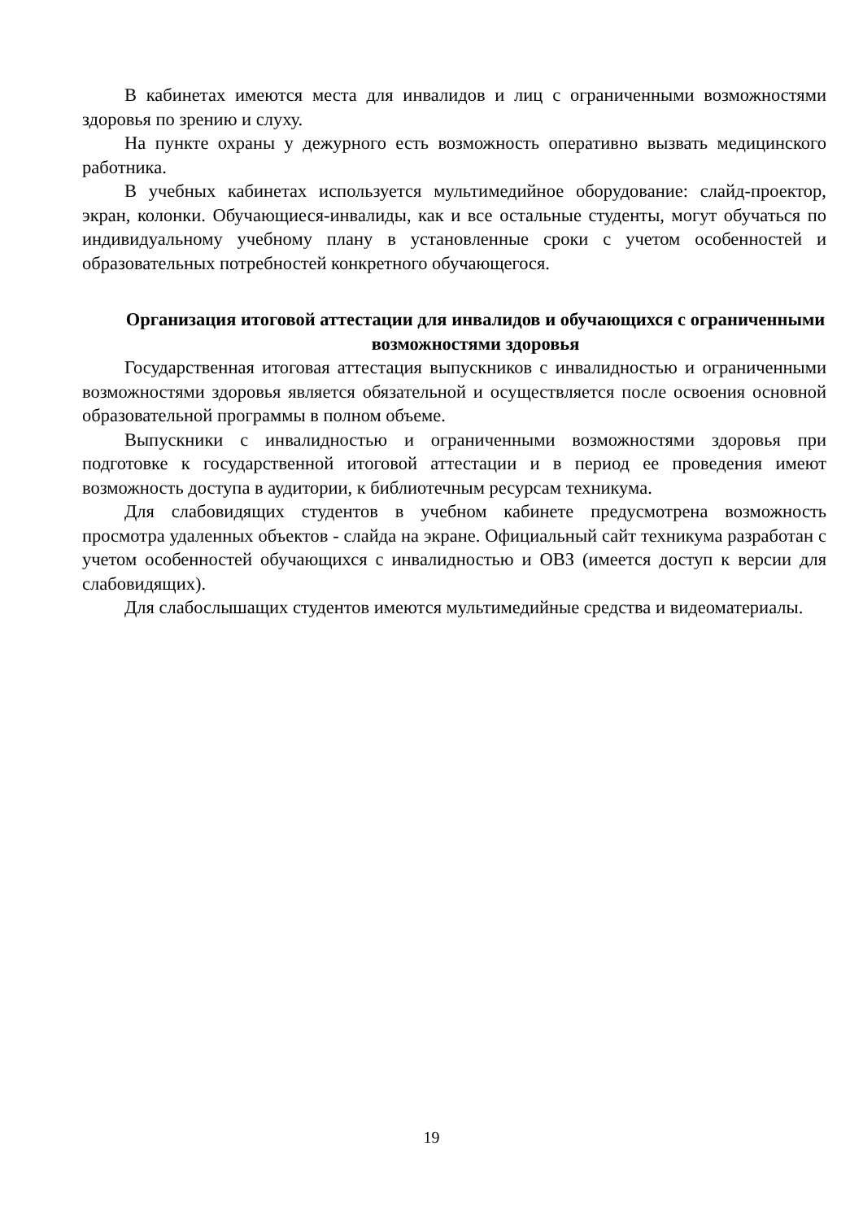В кабинетах имеются места для инвалидов и лиц с ограниченными возможностями здоровья по зрению и слуху.
На пункте охраны у дежурного есть возможность оперативно вызвать медицинского работника.
В учебных кабинетах используется мультимедийное оборудование: слайд-проектор, экран, колонки. Обучающиеся-инвалиды, как и все остальные студенты, могут обучаться по индивидуальному учебному плану в установленные сроки с учетом особенностей и образовательных потребностей конкретного обучающегося.
Организация итоговой аттестации для инвалидов и обучающихся с ограниченными возможностями здоровья
Государственная итоговая аттестация выпускников с инвалидностью и ограниченными возможностями здоровья является обязательной и осуществляется после освоения основной образовательной программы в полном объеме.
Выпускники с инвалидностью и ограниченными возможностями здоровья при подготовке к государственной итоговой аттестации и в период ее проведения имеют возможность доступа в аудитории, к библиотечным ресурсам техникума.
Для слабовидящих студентов в учебном кабинете предусмотрена возможность просмотра удаленных объектов - слайда на экране. Официальный сайт техникума разработан с учетом особенностей обучающихся с инвалидностью и ОВЗ (имеется доступ к версии для слабовидящих).
Для слабослышащих студентов имеются мультимедийные средства и видеоматериалы.
19